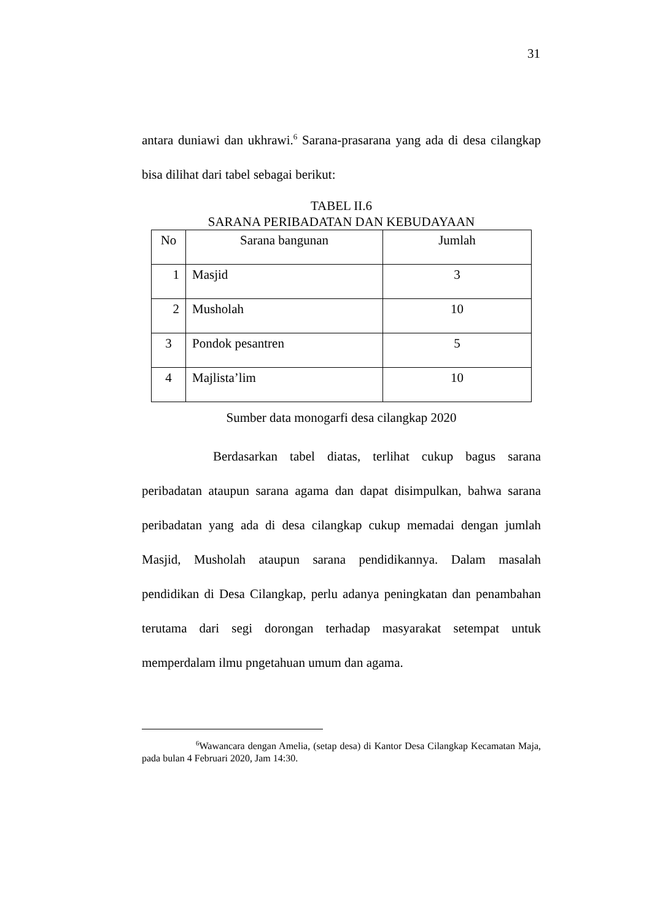31
antara duniawi dan ukhrawi.<sup>6</sup> Sarana-prasarana yang ada di desa cilangkap bisa dilihat dari tabel sebagai berikut:
TABEL II.6
SARANA PERIBADATAN DAN KEBUDAYAAN
| No | Sarana bangunan | Jumlah |
| 1 | Masjid | 3 |
| 2 | Musholah | 10 |
| 3 | Pondok pesantren | 5 |
| 4 | Majlista’lim | 10 |
Sumber data monogarfi desa cilangkap 2020
Berdasarkan tabel diatas, terlihat cukup bagus sarana peribadatan ataupun sarana agama dan dapat disimpulkan, bahwa sarana peribadatan yang ada di desa cilangkap cukup memadai dengan jumlah Masjid, Musholah ataupun sarana pendidikannya. Dalam masalah pendidikan di Desa Cilangkap, perlu adanya peningkatan dan penambahan terutama dari segi dorongan terhadap masyarakat setempat untuk memperdalam ilmu pngetahuan umum dan agama.
<sup>6</sup> Wawancara dengan Amelia, (setap desa) di Kantor Desa Cilangkap Kecamatan Maja, pada bulan 4 Februari 2020, Jam 14:30.